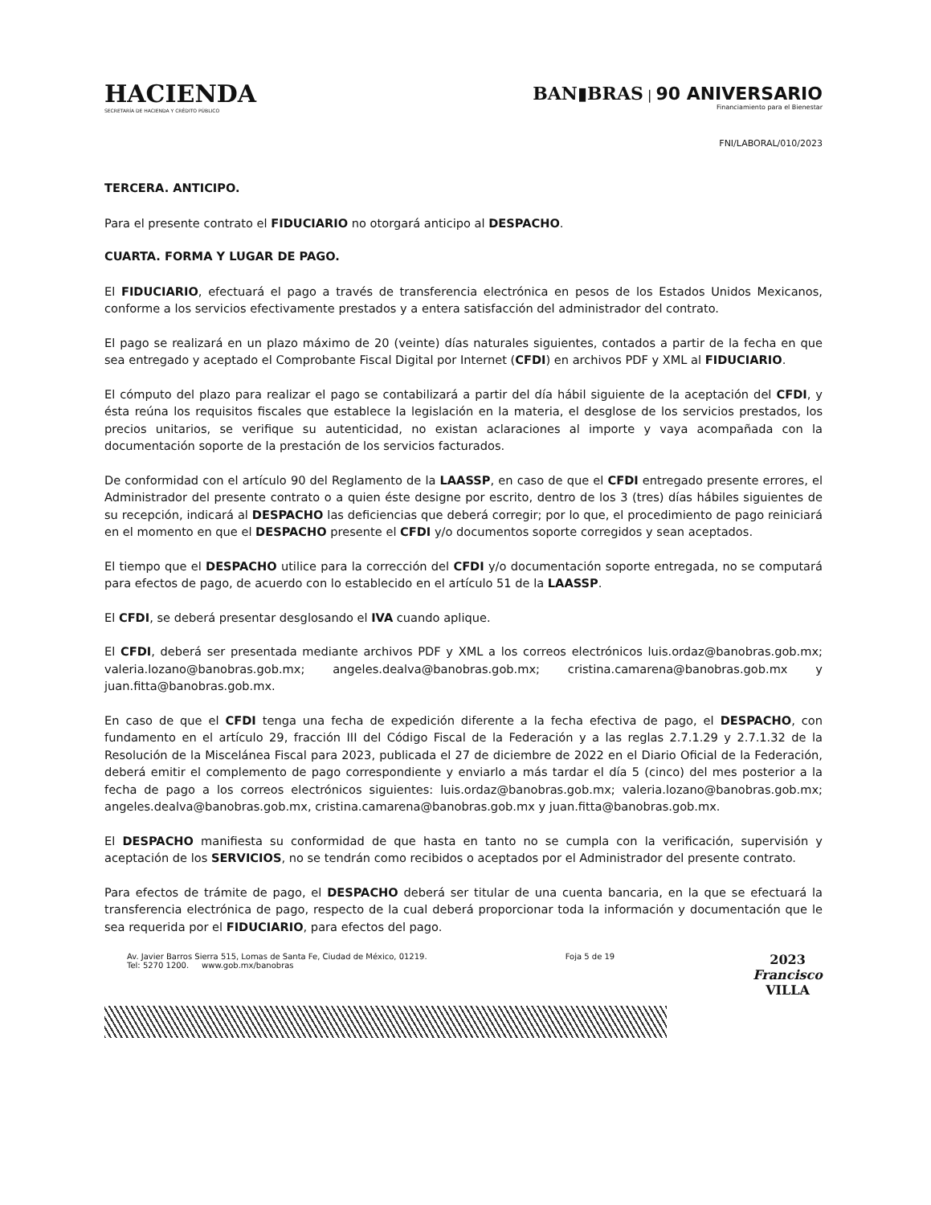HACIENDA
SECRETARÍA DE HACIENDA Y CRÉDITO PÚBLICO
BAN▮BRAS | 90 ANIVERSARIO
Financiamiento para el Bienestar
FNI/LABORAL/010/2023
TERCERA. ANTICIPO.
Para el presente contrato el FIDUCIARIO no otorgará anticipo al DESPACHO.
CUARTA. FORMA Y LUGAR DE PAGO.
El FIDUCIARIO, efectuará el pago a través de transferencia electrónica en pesos de los Estados Unidos Mexicanos, conforme a los servicios efectivamente prestados y a entera satisfacción del administrador del contrato.
El pago se realizará en un plazo máximo de 20 (veinte) días naturales siguientes, contados a partir de la fecha en que sea entregado y aceptado el Comprobante Fiscal Digital por Internet (CFDI) en archivos PDF y XML al FIDUCIARIO.
El cómputo del plazo para realizar el pago se contabilizará a partir del día hábil siguiente de la aceptación del CFDI, y ésta reúna los requisitos fiscales que establece la legislación en la materia, el desglose de los servicios prestados, los precios unitarios, se verifique su autenticidad, no existan aclaraciones al importe y vaya acompañada con la documentación soporte de la prestación de los servicios facturados.
De conformidad con el artículo 90 del Reglamento de la LAASSP, en caso de que el CFDI entregado presente errores, el Administrador del presente contrato o a quien éste designe por escrito, dentro de los 3 (tres) días hábiles siguientes de su recepción, indicará al DESPACHO las deficiencias que deberá corregir; por lo que, el procedimiento de pago reiniciará en el momento en que el DESPACHO presente el CFDI y/o documentos soporte corregidos y sean aceptados.
El tiempo que el DESPACHO utilice para la corrección del CFDI y/o documentación soporte entregada, no se computará para efectos de pago, de acuerdo con lo establecido en el artículo 51 de la LAASSP.
El CFDI, se deberá presentar desglosando el IVA cuando aplique.
El CFDI, deberá ser presentada mediante archivos PDF y XML a los correos electrónicos luis.ordaz@banobras.gob.mx; valeria.lozano@banobras.gob.mx; angeles.dealva@banobras.gob.mx; cristina.camarena@banobras.gob.mx y juan.fitta@banobras.gob.mx.
En caso de que el CFDI tenga una fecha de expedición diferente a la fecha efectiva de pago, el DESPACHO, con fundamento en el artículo 29, fracción III del Código Fiscal de la Federación y a las reglas 2.7.1.29 y 2.7.1.32 de la Resolución de la Miscelánea Fiscal para 2023, publicada el 27 de diciembre de 2022 en el Diario Oficial de la Federación, deberá emitir el complemento de pago correspondiente y enviarlo a más tardar el día 5 (cinco) del mes posterior a la fecha de pago a los correos electrónicos siguientes: luis.ordaz@banobras.gob.mx; valeria.lozano@banobras.gob.mx; angeles.dealva@banobras.gob.mx, cristina.camarena@banobras.gob.mx y juan.fitta@banobras.gob.mx.
El DESPACHO manifiesta su conformidad de que hasta en tanto no se cumpla con la verificación, supervisión y aceptación de los SERVICIOS, no se tendrán como recibidos o aceptados por el Administrador del presente contrato.
Para efectos de trámite de pago, el DESPACHO deberá ser titular de una cuenta bancaria, en la que se efectuará la transferencia electrónica de pago, respecto de la cual deberá proporcionar toda la información y documentación que le sea requerida por el FIDUCIARIO, para efectos del pago.
Av. Javier Barros Sierra 515, Lomas de Santa Fe, Ciudad de México, 01219.
Tel: 5270 1200. www.gob.mx/banobras
Foja 5 de 19
2023
Francisco
VILLA